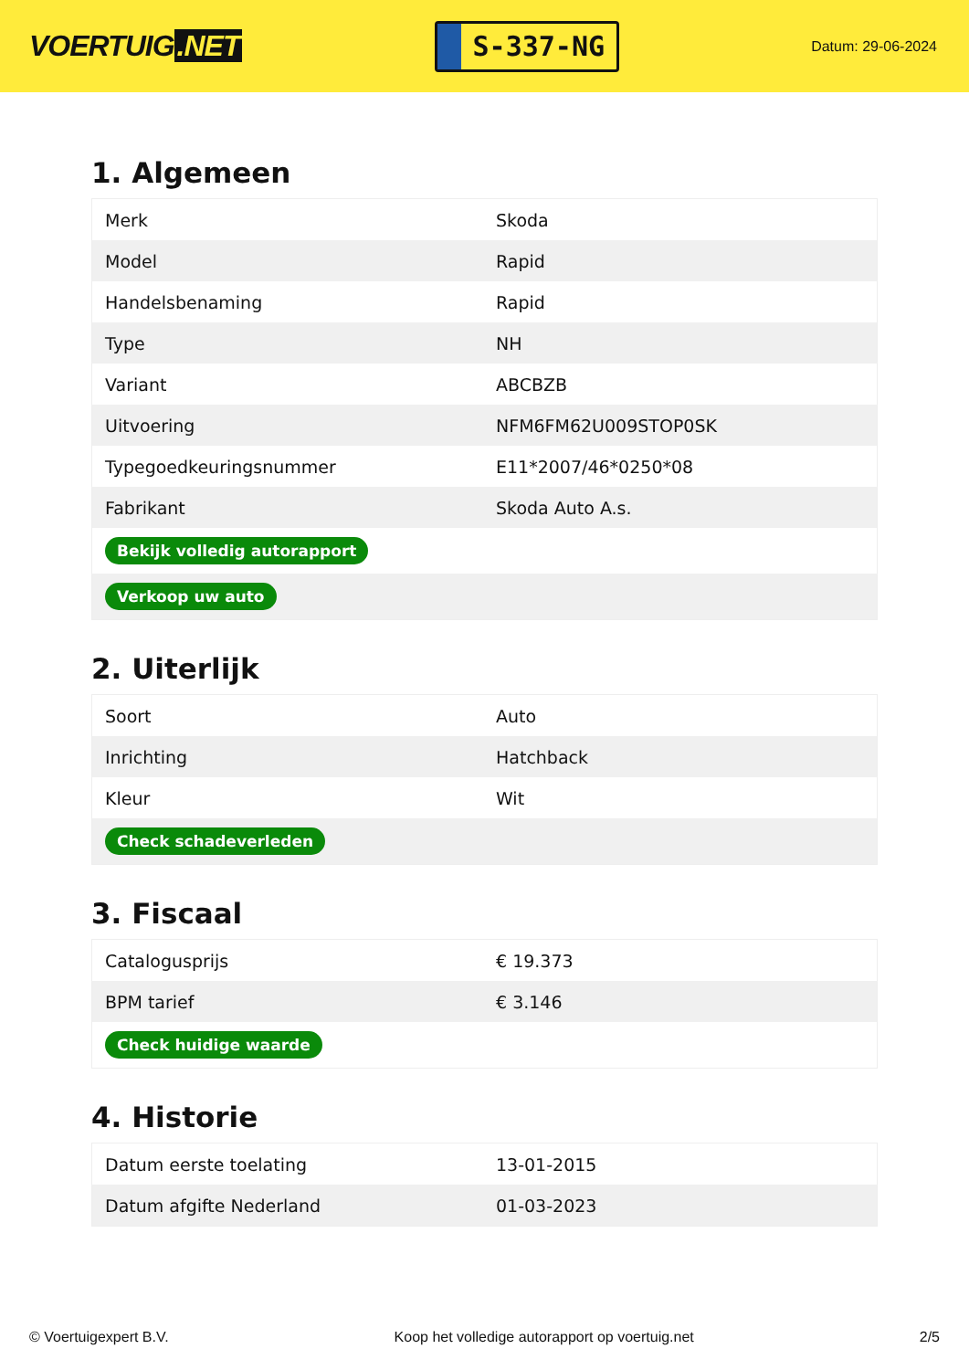VOERTUIG.NET
S-337-NG
Datum: 29-06-2024
1. Algemeen
| Merk | Skoda |
| Model | Rapid |
| Handelsbenaming | Rapid |
| Type | NH |
| Variant | ABCBZB |
| Uitvoering | NFM6FM62U009STOP0SK |
| Typegoedkeuringsnummer | E11*2007/46*0250*08 |
| Fabrikant | Skoda Auto A.s. |
| Bekijk volledig autorapport | |
| Verkoop uw auto | |
2. Uiterlijk
| Soort | Auto |
| Inrichting | Hatchback |
| Kleur | Wit |
| Check schadeverleden | |
3. Fiscaal
| Catalogusprijs | € 19.373 |
| BPM tarief | € 3.146 |
| Check huidige waarde | |
4. Historie
| Datum eerste toelating | 13-01-2015 |
| Datum afgifte Nederland | 01-03-2023 |
© Voertuigexpert B.V. Koop het volledige autorapport op voertuig.net 2/5